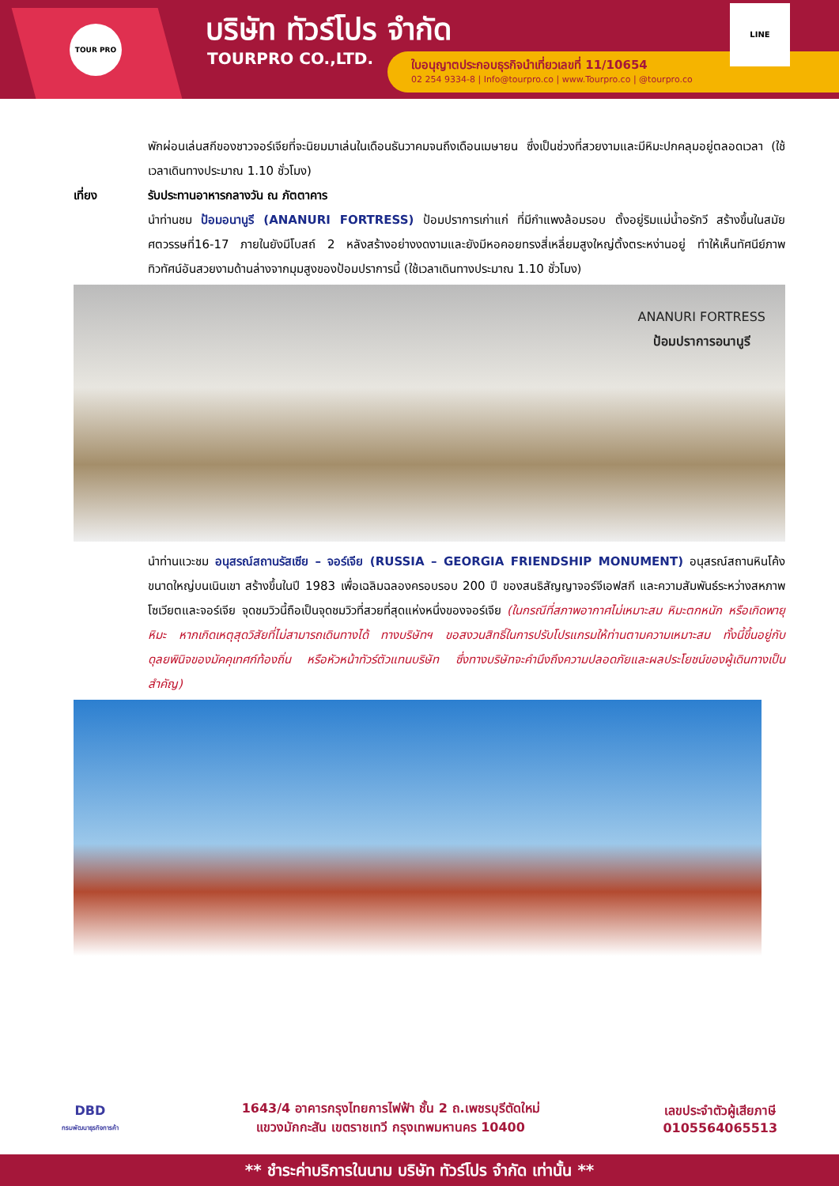TOUR PRO บริษัท ทัวร์โปร จำกัด
TOURPRO CO.,LTD.
ใบอนุญาตประกอบธุรกิจนำเที่ยวเลขที่ 11/10654
02 254 9334-8 | Info@tourpro.co | www.Tourpro.co | @tourpro.co
LINE
พักผ่อนเล่นสกีของชาวจอร์เจียที่จะนิยมมาเล่นในเดือนธันวาคมจนถึงเดือนเมษายน ซึ่งเป็นช่วงที่สวยงามและมีหิมะปกคลุมอยู่ตลอดเวลา (ใช้เวลาเดินทางประมาณ 1.10 ชั่วโมง)
เที่ยง รับประทานอาหารกลางวัน ณ ภัตตาคาร
นำท่านชม ป้อมอนานูรี (ANANURI FORTRESS) ป้อมปราการเก่าแก่ ที่มีกำแพงล้อมรอบ ตั้งอยู่ริมแม่น้ำอรักวี สร้างขึ้นในสมัยศตวรรษที่16-17 ภายในยังมีโบสถ์ 2 หลังสร้างอย่างงดงามและยังมีหอคอยทรงสี่เหลี่ยมสูงใหญ่ตั้งตระหง่านอยู่ ทำให้เห็นทัศนีย์ภาพทิวทัศน์อันสวยงามด้านล่างจากมุมสูงของป้อมปราการนี้ (ใช้เวลาเดินทางประมาณ 1.10 ชั่วโมง)
ANANURI FORTRESS
ป้อมปราการอนานูรี
นำท่านแวะชม อนุสรณ์สถานรัสเซีย – จอร์เจีย (RUSSIA – GEORGIA FRIENDSHIP MONUMENT) อนุสรณ์สถานหินโค้งขนาดใหญ่บนเนินเขา สร้างขึ้นในปี 1983 เพื่อเฉลิมฉลองครอบรอบ 200 ปี ของสนธิสัญญาจอร์จีเอฟสกี และความสัมพันธ์ระหว่างสหภาพโซเวียตและจอร์เจีย จุดชมวิวนี้ถือเป็นจุดชมวิวที่สวยที่สุดแห่งหนึ่งของจอร์เจีย (ในกรณีที่สภาพอากาศไม่เหมาะสม หิมะตกหนัก หรือเกิดพายุหิมะ หากเกิดเหตุสุดวิสัยที่ไม่สามารถเดินทางได้ ทางบริษัทฯ ขอสงวนสิทธิ์ในการปรับโปรแกรมให้ท่านตามความเหมาะสม ทั้งนี้ขึ้นอยู่กับดุลยพินิจของมัคคุเทศก์ท้องถิ่น หรือหัวหน้าทัวร์ตัวแทนบริษัท ซึ่งทางบริษัทจะคำนึงถึงความปลอดภัยและผลประโยชน์ของผู้เดินทางเป็นสำคัญ)
DBD
กรมพัฒนาธุรกิจการค้า
1643/4 อาคารกรุงไทยการไฟฟ้า ชั้น 2 ถ.เพชรบุรีตัดใหม่
แขวงมักกะสัน เขตราชเทวี กรุงเทพมหานคร 10400
เลขประจำตัวผู้เสียภาษี
0105564065513
** ชำระค่าบริการในนาม บริษัท ทัวร์โปร จำกัด เท่านั้น **